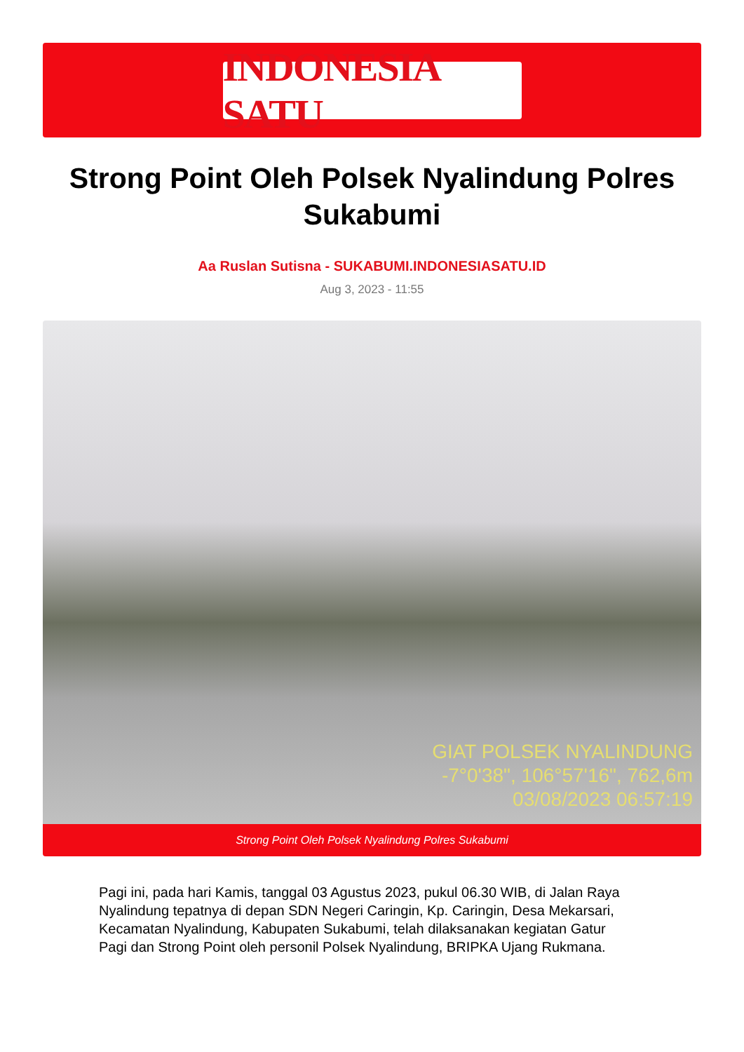INDONESIA SATU
Strong Point Oleh Polsek Nyalindung Polres Sukabumi
Aa Ruslan Sutisna - SUKABUMI.INDONESIASATU.ID
Aug 3, 2023 - 11:55
GIAT POLSEK NYALINDUNG
-7°0'38", 106°57'16", 762,6m
03/08/2023 06:57:19
Strong Point Oleh Polsek Nyalindung Polres Sukabumi
Pagi ini, pada hari Kamis, tanggal 03 Agustus 2023, pukul 06.30 WIB, di Jalan Raya Nyalindung tepatnya di depan SDN Negeri Caringin, Kp. Caringin, Desa Mekarsari, Kecamatan Nyalindung, Kabupaten Sukabumi, telah dilaksanakan kegiatan Gatur Pagi dan Strong Point oleh personil Polsek Nyalindung, BRIPKA Ujang Rukmana.